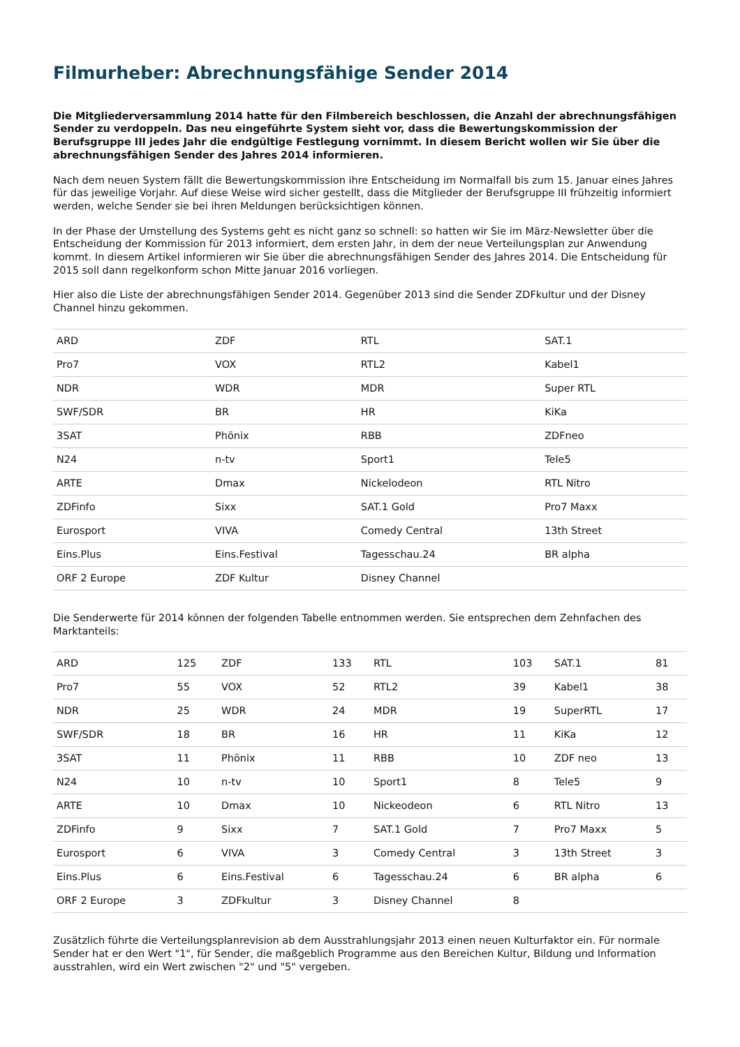Filmurheber: Abrechnungsfähige Sender 2014
Die Mitgliederversammlung 2014 hatte für den Filmbereich beschlossen, die Anzahl der abrechnungsfähigen Sender zu verdoppeln. Das neu eingeführte System sieht vor, dass die Bewertungskommission der Berufsgruppe III jedes Jahr die endgültige Festlegung vornimmt. In diesem Bericht wollen wir Sie über die abrechnungsfähigen Sender des Jahres 2014 informieren.
Nach dem neuen System fällt die Bewertungskommission ihre Entscheidung im Normalfall bis zum 15. Januar eines Jahres für das jeweilige Vorjahr. Auf diese Weise wird sicher gestellt, dass die Mitglieder der Berufsgruppe III frühzeitig informiert werden, welche Sender sie bei ihren Meldungen berücksichtigen können.
In der Phase der Umstellung des Systems geht es nicht ganz so schnell: so hatten wir Sie im März-Newsletter über die Entscheidung der Kommission für 2013 informiert, dem ersten Jahr, in dem der neue Verteilungsplan zur Anwendung kommt. In diesem Artikel informieren wir Sie über die abrechnungsfähigen Sender des Jahres 2014. Die Entscheidung für 2015 soll dann regelkonform schon Mitte Januar 2016 vorliegen.
Hier also die Liste der abrechnungsfähigen Sender 2014. Gegenüber 2013 sind die Sender ZDFkultur und der Disney Channel hinzu gekommen.
| ARD | ZDF | RTL | SAT.1 |
| Pro7 | VOX | RTL2 | Kabel1 |
| NDR | WDR | MDR | Super RTL |
| SWF/SDR | BR | HR | KiKa |
| 3SAT | Phönix | RBB | ZDFneo |
| N24 | n-tv | Sport1 | Tele5 |
| ARTE | Dmax | Nickelodeon | RTL Nitro |
| ZDFinfo | Sixx | SAT.1 Gold | Pro7 Maxx |
| Eurosport | VIVA | Comedy Central | 13th Street |
| Eins.Plus | Eins.Festival | Tagesschau.24 | BR alpha |
| ORF 2 Europe | ZDF Kultur | Disney Channel | |
Die Senderwerte für 2014 können der folgenden Tabelle entnommen werden. Sie entsprechen dem Zehnfachen des Marktanteils:
| ARD | 125 | ZDF | 133 | RTL | 103 | SAT.1 | 81 |
| Pro7 | 55 | VOX | 52 | RTL2 | 39 | Kabel1 | 38 |
| NDR | 25 | WDR | 24 | MDR | 19 | SuperRTL | 17 |
| SWF/SDR | 18 | BR | 16 | HR | 11 | KiKa | 12 |
| 3SAT | 11 | Phönix | 11 | RBB | 10 | ZDF neo | 13 |
| N24 | 10 | n-tv | 10 | Sport1 | 8 | Tele5 | 9 |
| ARTE | 10 | Dmax | 10 | Nickeodeon | 6 | RTL Nitro | 13 |
| ZDFinfo | 9 | Sixx | 7 | SAT.1 Gold | 7 | Pro7 Maxx | 5 |
| Eurosport | 6 | VIVA | 3 | Comedy Central | 3 | 13th Street | 3 |
| Eins.Plus | 6 | Eins.Festival | 6 | Tagesschau.24 | 6 | BR alpha | 6 |
| ORF 2 Europe | 3 | ZDFkultur | 3 | Disney Channel | 8 | | |
Zusätzlich führte die Verteilungsplanrevision ab dem Ausstrahlungsjahr 2013 einen neuen Kulturfaktor ein. Für normale Sender hat er den Wert "1", für Sender, die maßgeblich Programme aus den Bereichen Kultur, Bildung und Information ausstrahlen, wird ein Wert zwischen "2" und "5" vergeben.